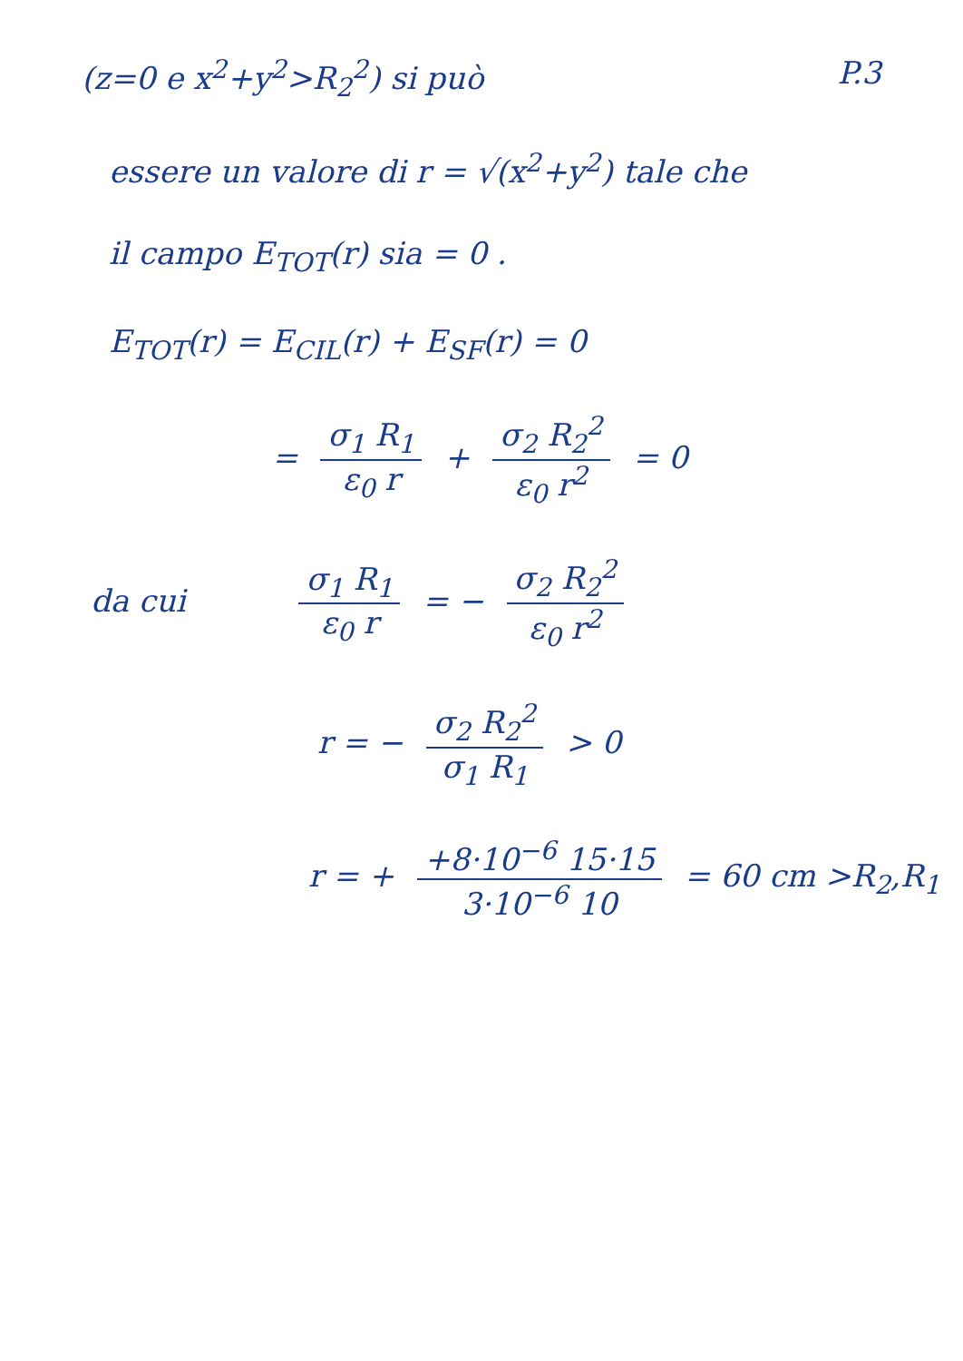(z=0 e x<sup>2</sup>+y<sup>2</sup>>R<sub>2</sub><sup>2</sup>) si può P.3
essere un valore di r = √(x<sup>2</sup>+y<sup>2</sup>) tale che
il campo E<sub>TOT</sub>(r) sia = 0 .
E<sub>TOT</sub>(r) = E<sub>CIL</sub>(r) + E<sub>SF</sub>(r) = 0
= σ<sub>1</sub> R<sub>1</sub> ε<sub>0</sub> r + σ<sub>2</sub> R<sub>2</sub><sup>2</sup> ε<sub>0</sub> r<sup>2</sup> = 0
da cui σ<sub>1</sub> R<sub>1</sub> ε<sub>0</sub> r = − σ<sub>2</sub> R<sub>2</sub><sup>2</sup> ε<sub>0</sub> r<sup>2</sup>
r = − σ<sub>2</sub> R<sub>2</sub><sup>2</sup> σ<sub>1</sub> R<sub>1</sub> > 0
r = + +8·10<sup>−6</sup> 15·15 3·10<sup>−6</sup> 10 = 60 cm >R<sub>2</sub>,R<sub>1</sub>